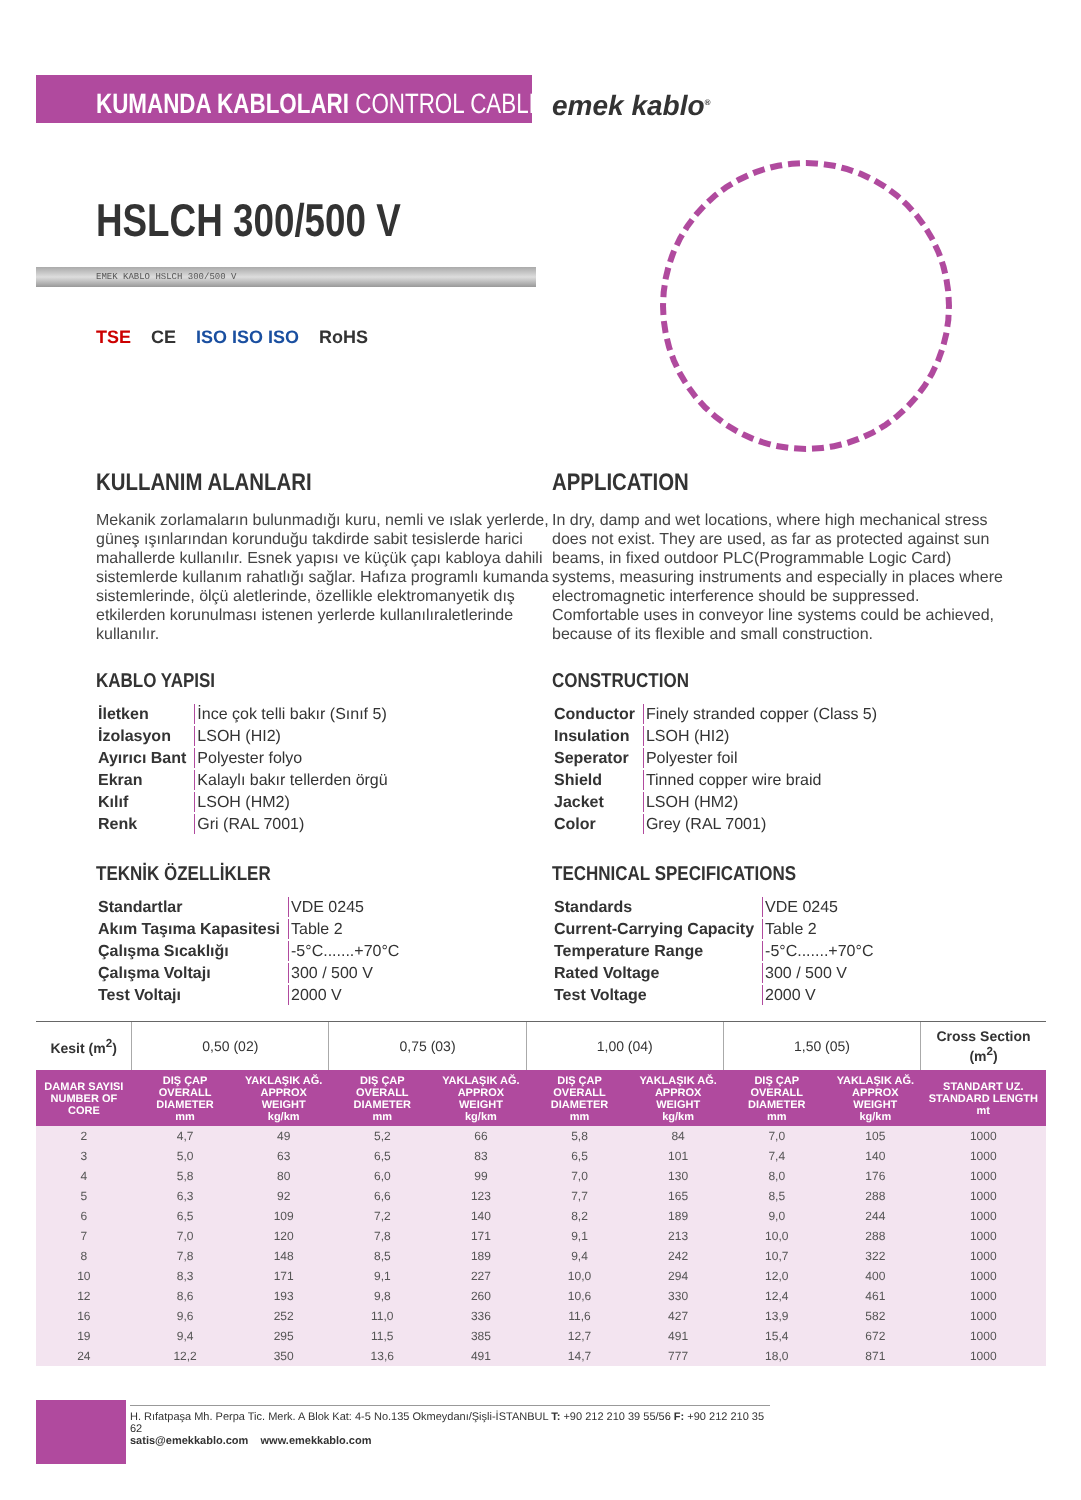KUMANDA KABLOLARI CONTROL CABLES
emek kablo<sup>®</sup>
HSLCH 300/500 V
EMEK KABLO HSLCH 300/500 V
TSE CE ISO ISO ISO RoHS
KULLANIM ALANLARI
Mekanik zorlamaların bulunmadığı kuru, nemli ve ıslak yerlerde, güneş ışınlarından korunduğu takdirde sabit tesislerde harici mahallerde kullanılır. Esnek yapısı ve küçük çapı kabloya dahili sistemlerde kullanım rahatlığı sağlar. Hafıza programlı kumanda sistemlerinde, ölçü aletlerinde, özellikle elektromanyetik dış etkilerden korunulması istenen yerlerde kullanılıraletlerinde kullanılır.
KABLO YAPISI
| İletken | İnce çok telli bakır (Sınıf 5) |
| İzolasyon | LSOH (HI2) |
| Ayırıcı Bant | Polyester folyo |
| Ekran | Kalaylı bakır tellerden örgü |
| Kılıf | LSOH (HM2) |
| Renk | Gri (RAL 7001) |
TEKNİK ÖZELLİKLER
| Standartlar | VDE 0245 |
| Akım Taşıma Kapasitesi | Table 2 |
| Çalışma Sıcaklığı | -5°C.......+70°C |
| Çalışma Voltajı | 300 / 500 V |
| Test Voltajı | 2000 V |
APPLICATION
In dry, damp and wet locations, where high mechanical stress does not exist. They are used, as far as protected against sun beams, in fixed outdoor PLC(Programmable Logic Card) systems, measuring instruments and especially in places where electromagnetic interference should be suppressed. Comfortable uses in conveyor line systems could be achieved, because of its flexible and small construction.
CONSTRUCTION
| Conductor | Finely stranded copper (Class 5) |
| Insulation | LSOH (HI2) |
| Seperator | Polyester foil |
| Shield | Tinned copper wire braid |
| Jacket | LSOH (HM2) |
| Color | Grey (RAL 7001) |
TECHNICAL SPECIFICATIONS
| Standards | VDE 0245 |
| Current-Carrying Capacity | Table 2 |
| Temperature Range | -5°C.......+70°C |
| Rated Voltage | 300 / 500 V |
| Test Voltage | 2000 V |
| Kesit (m<sup>2</sup>) | 0,50 (02) | | 0,75 (03) | | 1,00 (04) | | 1,50 (05) | | Cross Section (m<sup>2</sup>) |
| --- | --- | --- | --- | --- | --- | --- | --- | --- | --- |
| DAMAR SAYISI NUMBER OF CORE | DIŞ ÇAP OVERALL DIAMETER mm | YAKLAŞIK AĞ. APPROX WEIGHT kg/km | DIŞ ÇAP OVERALL DIAMETER mm | YAKLAŞIK AĞ. APPROX WEIGHT kg/km | DIŞ ÇAP OVERALL DIAMETER mm | YAKLAŞIK AĞ. APPROX WEIGHT kg/km | DIŞ ÇAP OVERALL DIAMETER mm | YAKLAŞIK AĞ. APPROX WEIGHT kg/km | STANDART UZ. STANDARD LENGTH mt |
| 2 | 4,7 | 49 | 5,2 | 66 | 5,8 | 84 | 7,0 | 105 | 1000 |
| 3 | 5,0 | 63 | 6,5 | 83 | 6,5 | 101 | 7,4 | 140 | 1000 |
| 4 | 5,8 | 80 | 6,0 | 99 | 7,0 | 130 | 8,0 | 176 | 1000 |
| 5 | 6,3 | 92 | 6,6 | 123 | 7,7 | 165 | 8,5 | 288 | 1000 |
| 6 | 6,5 | 109 | 7,2 | 140 | 8,2 | 189 | 9,0 | 244 | 1000 |
| 7 | 7,0 | 120 | 7,8 | 171 | 9,1 | 213 | 10,0 | 288 | 1000 |
| 8 | 7,8 | 148 | 8,5 | 189 | 9,4 | 242 | 10,7 | 322 | 1000 |
| 10 | 8,3 | 171 | 9,1 | 227 | 10,0 | 294 | 12,0 | 400 | 1000 |
| 12 | 8,6 | 193 | 9,8 | 260 | 10,6 | 330 | 12,4 | 461 | 1000 |
| 16 | 9,6 | 252 | 11,0 | 336 | 11,6 | 427 | 13,9 | 582 | 1000 |
| 19 | 9,4 | 295 | 11,5 | 385 | 12,7 | 491 | 15,4 | 672 | 1000 |
| 24 | 12,2 | 350 | 13,6 | 491 | 14,7 | 777 | 18,0 | 871 | 1000 |
H. Rıfatpaşa Mh. Perpa Tic. Merk. A Blok Kat: 4-5 No.135 Okmeydanı/Şişli-İSTANBUL T: +90 212 210 39 55/56 F: +90 212 210 35 62
satis@emekkablo.com www.emekkablo.com